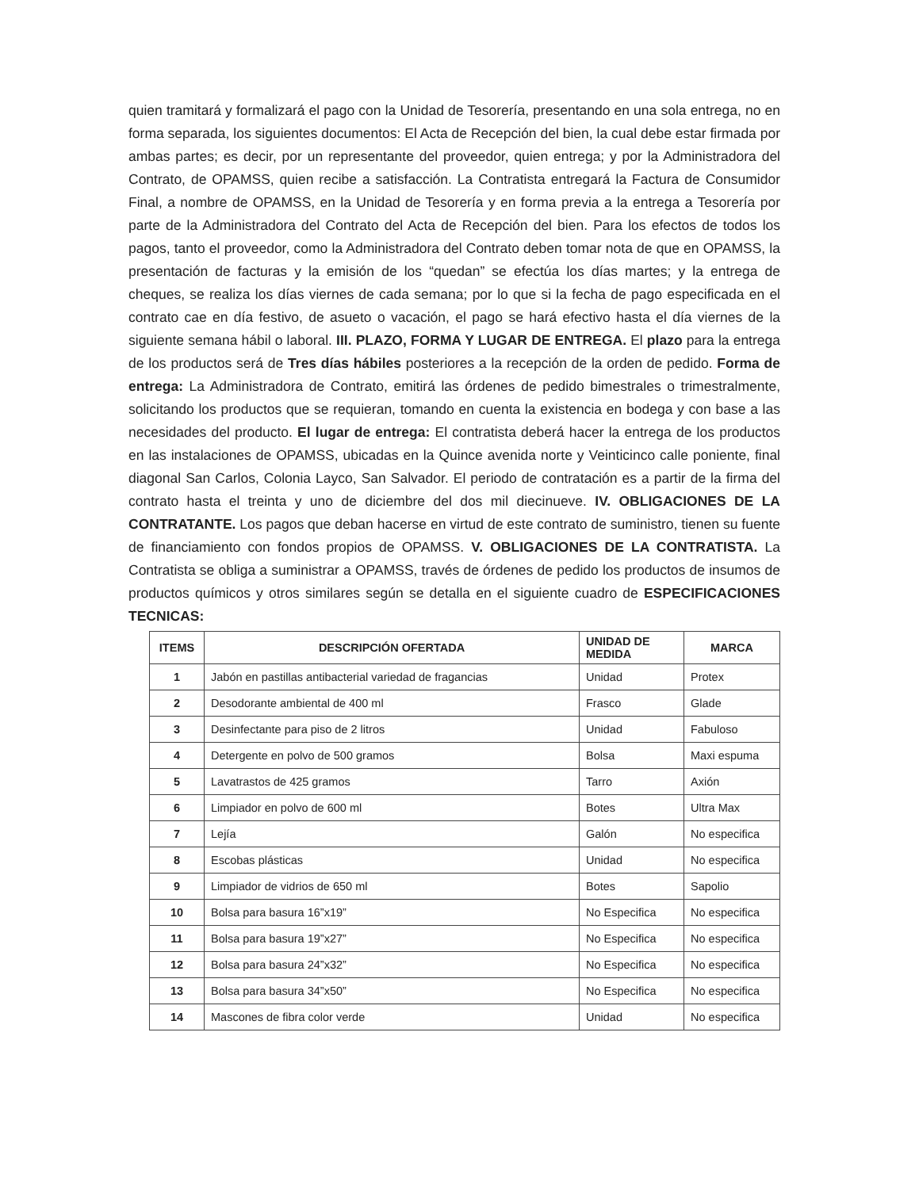quien tramitará y formalizará el pago con la Unidad de Tesorería, presentando en una sola entrega, no en forma separada, los siguientes documentos: El Acta de Recepción del bien, la cual debe estar firmada por ambas partes; es decir, por un representante del proveedor, quien entrega; y por la Administradora del Contrato, de OPAMSS, quien recibe a satisfacción. La Contratista entregará la Factura de Consumidor Final, a nombre de OPAMSS, en la Unidad de Tesorería y en forma previa a la entrega a Tesorería por parte de la Administradora del Contrato del Acta de Recepción del bien. Para los efectos de todos los pagos, tanto el proveedor, como la Administradora del Contrato deben tomar nota de que en OPAMSS, la presentación de facturas y la emisión de los “quedan” se efectúa los días martes; y la entrega de cheques, se realiza los días viernes de cada semana; por lo que si la fecha de pago especificada en el contrato cae en día festivo, de asueto o vacación, el pago se hará efectivo hasta el día viernes de la siguiente semana hábil o laboral. III. PLAZO, FORMA Y LUGAR DE ENTREGA. El plazo para la entrega de los productos será de Tres días hábiles posteriores a la recepción de la orden de pedido. Forma de entrega: La Administradora de Contrato, emitirá las órdenes de pedido bimestrales o trimestralmente, solicitando los productos que se requieran, tomando en cuenta la existencia en bodega y con base a las necesidades del producto. El lugar de entrega: El contratista deberá hacer la entrega de los productos en las instalaciones de OPAMSS, ubicadas en la Quince avenida norte y Veinticinco calle poniente, final diagonal San Carlos, Colonia Layco, San Salvador. El periodo de contratación es a partir de la firma del contrato hasta el treinta y uno de diciembre del dos mil diecinueve. IV. OBLIGACIONES DE LA CONTRATANTE. Los pagos que deban hacerse en virtud de este contrato de suministro, tienen su fuente de financiamiento con fondos propios de OPAMSS. V. OBLIGACIONES DE LA CONTRATISTA. La Contratista se obliga a suministrar a OPAMSS, través de órdenes de pedido los productos de insumos de productos químicos y otros similares según se detalla en el siguiente cuadro de ESPECIFICACIONES TECNICAS:
| ITEMS | DESCRIPCIÓN OFERTADA | UNIDAD DE MEDIDA | MARCA |
| --- | --- | --- | --- |
| 1 | Jabón en pastillas antibacterial variedad de fragancias | Unidad | Protex |
| 2 | Desodorante ambiental de 400 ml | Frasco | Glade |
| 3 | Desinfectante para piso de 2 litros | Unidad | Fabuloso |
| 4 | Detergente en polvo de 500 gramos | Bolsa | Maxi espuma |
| 5 | Lavatrastos de 425 gramos | Tarro | Axión |
| 6 | Limpiador en polvo de 600 ml | Botes | Ultra Max |
| 7 | Lejía | Galón | No especifica |
| 8 | Escobas plásticas | Unidad | No especifica |
| 9 | Limpiador de vidrios de 650 ml | Botes | Sapolio |
| 10 | Bolsa para basura 16”x19” | No Especifica | No especifica |
| 11 | Bolsa para basura 19”x27” | No Especifica | No especifica |
| 12 | Bolsa para basura 24”x32” | No Especifica | No especifica |
| 13 | Bolsa para basura 34”x50” | No Especifica | No especifica |
| 14 | Mascones de fibra color verde | Unidad | No especifica |